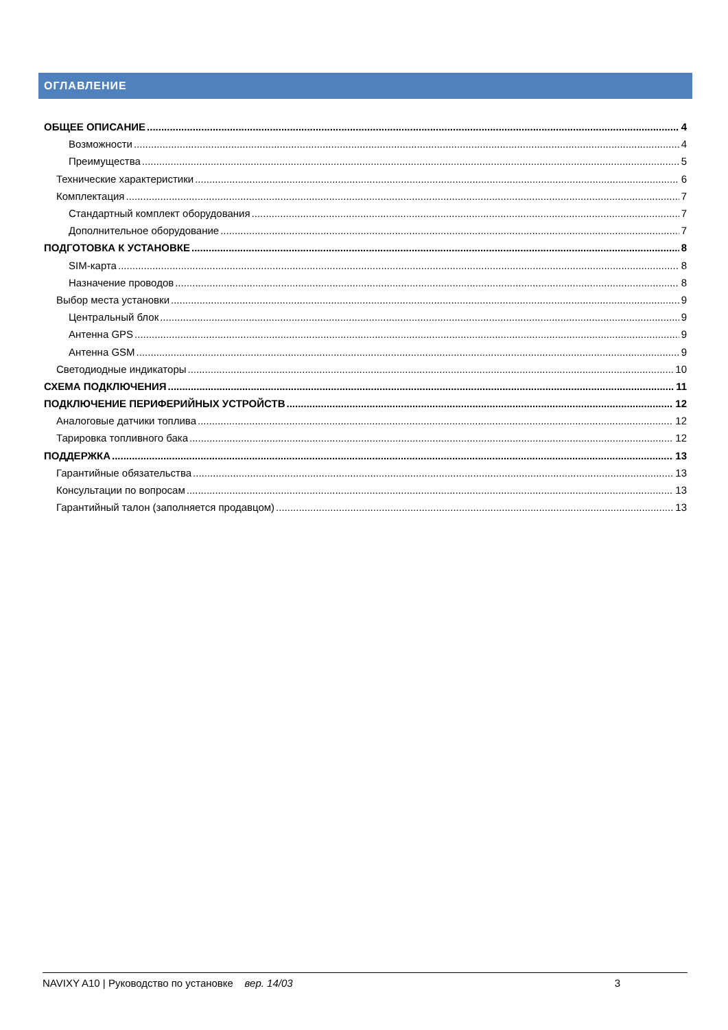ОГЛАВЛЕНИЕ
ОБЩЕЕ ОПИСАНИЕ 4
Возможности 4
Преимущества 5
Технические характеристики 6
Комплектация 7
Стандартный комплект оборудования 7
Дополнительное оборудование 7
ПОДГОТОВКА К УСТАНОВКЕ 8
SIM-карта 8
Назначение проводов 8
Выбор места установки 9
Центральный блок 9
Антенна GPS 9
Антенна GSM 9
Светодиодные индикаторы 10
СХЕМА ПОДКЛЮЧЕНИЯ 11
ПОДКЛЮЧЕНИЕ ПЕРИФЕРИЙНЫХ УСТРОЙСТВ 12
Аналоговые датчики топлива 12
Тарировка топливного бака 12
ПОДДЕРЖКА 13
Гарантийные обязательства 13
Консультации по вопросам 13
Гарантийный талон (заполняется продавцом) 13
NAVIXY A10 | Руководство по установке вер. 14/03 3